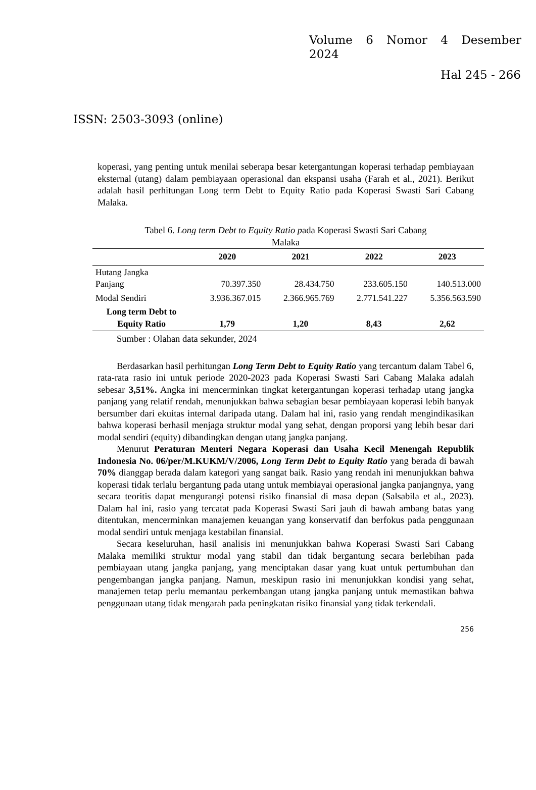Volume 6 Nomor 4 Desember
2024
Hal 245 - 266
ISSN: 2503-3093 (online)
koperasi, yang penting untuk menilai seberapa besar ketergantungan koperasi terhadap pembiayaan eksternal (utang) dalam pembiayaan operasional dan ekspansi usaha (Farah et al., 2021). Berikut adalah hasil perhitungan Long term Debt to Equity Ratio pada Koperasi Swasti Sari Cabang Malaka.
Tabel 6. Long term Debt to Equity Ratio pada Koperasi Swasti Sari Cabang
Malaka
| | 2020 | 2021 | 2022 | 2023 |
| --- | --- | --- | --- | --- |
| Hutang Jangka Panjang | 70.397.350 | 28.434.750 | 233.605.150 | 140.513.000 |
| Modal Sendiri | 3.936.367.015 | 2.366.965.769 | 2.771.541.227 | 5.356.563.590 |
| Long term Debt to Equity Ratio | 1,79 | 1,20 | 8,43 | 2,62 |
Sumber : Olahan data sekunder, 2024
Berdasarkan hasil perhitungan Long Term Debt to Equity Ratio yang tercantum dalam Tabel 6, rata-rata rasio ini untuk periode 2020-2023 pada Koperasi Swasti Sari Cabang Malaka adalah sebesar 3,51%. Angka ini mencerminkan tingkat ketergantungan koperasi terhadap utang jangka panjang yang relatif rendah, menunjukkan bahwa sebagian besar pembiayaan koperasi lebih banyak bersumber dari ekuitas internal daripada utang. Dalam hal ini, rasio yang rendah mengindikasikan bahwa koperasi berhasil menjaga struktur modal yang sehat, dengan proporsi yang lebih besar dari modal sendiri (equity) dibandingkan dengan utang jangka panjang.
Menurut Peraturan Menteri Negara Koperasi dan Usaha Kecil Menengah Republik Indonesia No. 06/per/M.KUKM/V/2006, Long Term Debt to Equity Ratio yang berada di bawah 70% dianggap berada dalam kategori yang sangat baik. Rasio yang rendah ini menunjukkan bahwa koperasi tidak terlalu bergantung pada utang untuk membiayai operasional jangka panjangnya, yang secara teoritis dapat mengurangi potensi risiko finansial di masa depan (Salsabila et al., 2023). Dalam hal ini, rasio yang tercatat pada Koperasi Swasti Sari jauh di bawah ambang batas yang ditentukan, mencerminkan manajemen keuangan yang konservatif dan berfokus pada penggunaan modal sendiri untuk menjaga kestabilan finansial.
Secara keseluruhan, hasil analisis ini menunjukkan bahwa Koperasi Swasti Sari Cabang Malaka memiliki struktur modal yang stabil dan tidak bergantung secara berlebihan pada pembiayaan utang jangka panjang, yang menciptakan dasar yang kuat untuk pertumbuhan dan pengembangan jangka panjang. Namun, meskipun rasio ini menunjukkan kondisi yang sehat, manajemen tetap perlu memantau perkembangan utang jangka panjang untuk memastikan bahwa penggunaan utang tidak mengarah pada peningkatan risiko finansial yang tidak terkendali.
256